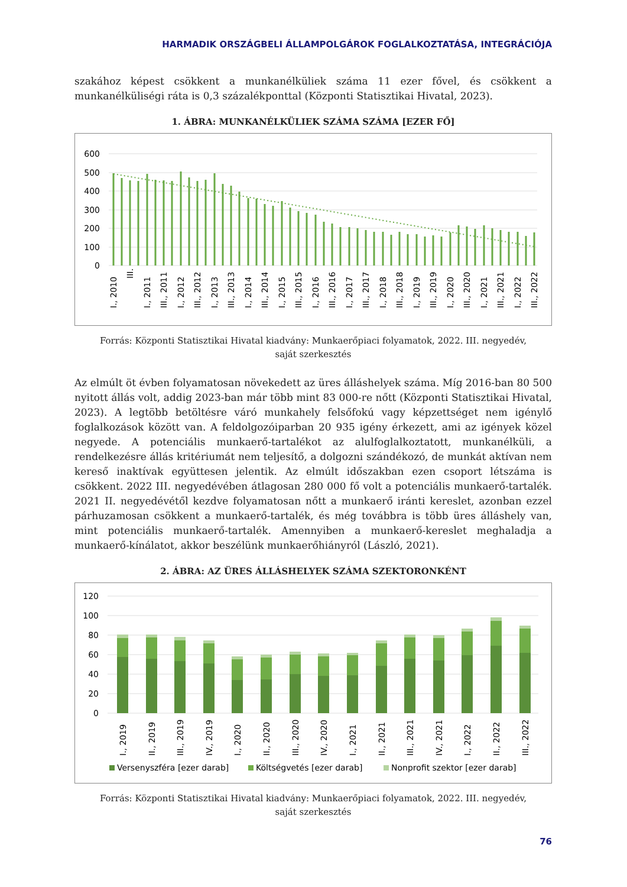HARMADIK ORSZÁGBELI ÁLLAMPOLGÁROK FOGLALKOZTATÁSA, INTEGRÁCIÓJA
szakához képest csökkent a munkanélküliek száma 11 ezer fővel, és csökkent a munkanélküliségi ráta is 0,3 százalékponttal (Központi Statisztikai Hivatal, 2023).
1. ÁBRA: MUNKANÉLKÜLIEK SZÁMA SZÁMA [EZER FŐ]
600
500
400
300
200
100
0
I., 2010
III.
I., 2011
III., 2011
I., 2012
III., 2012
I., 2013
III., 2013
I., 2014
III., 2014
I., 2015
III., 2015
I., 2016
III., 2016
I., 2017
III., 2017
I., 2018
III., 2018
I., 2019
III., 2019
I., 2020
III., 2020
I., 2021
III., 2021
I., 2022
III., 2022
Forrás: Központi Statisztikai Hivatal kiadvány: Munkaerőpiaci folyamatok, 2022. III. negyedév,
saját szerkesztés
Az elmúlt öt évben folyamatosan növekedett az üres álláshelyek száma. Míg 2016-ban 80 500 nyitott állás volt, addig 2023-ban már több mint 83 000-re nőtt (Központi Statisztikai Hivatal, 2023). A legtöbb betöltésre váró munkahely felsőfokú vagy képzettséget nem igénylő foglalkozások között van. A feldolgozóiparban 20 935 igény érkezett, ami az igények közel negyede. A potenciális munkaerő-tartalékot az alulfoglalkoztatott, munkanélküli, a rendelkezésre állás kritériumát nem teljesítő, a dolgozni szándékozó, de munkát aktívan nem kereső inaktívak együttesen jelentik. Az elmúlt időszakban ezen csoport létszáma is csökkent. 2022 III. negyedévében átlagosan 280 000 fő volt a potenciális munkaerő-tartalék. 2021 II. negyedévétől kezdve folyamatosan nőtt a munkaerő iránti kereslet, azonban ezzel párhuzamosan csökkent a munkaerő-tartalék, és még továbbra is több üres álláshely van, mint potenciális munkaerő-tartalék. Amennyiben a munkaerő-kereslet meghaladja a munkaerő-kínálatot, akkor beszélünk munkaerőhiányról (László, 2021).
2. ÁBRA: AZ ÜRES ÁLLÁSHELYEK SZÁMA SZEKTORONKÉNT
120
100
80
60
40
20
0
I., 2019
II., 2019
III., 2019
IV., 2019
I., 2020
II., 2020
III., 2020
IV., 2020
I., 2021
II., 2021
III., 2021
IV., 2021
I., 2022
II., 2022
III., 2022
Versenyszféra [ezer darab]
Költségvetés [ezer darab]
Nonprofit szektor [ezer darab]
Forrás: Központi Statisztikai Hivatal kiadvány: Munkaerőpiaci folyamatok, 2022. III. negyedév,
saját szerkesztés
76